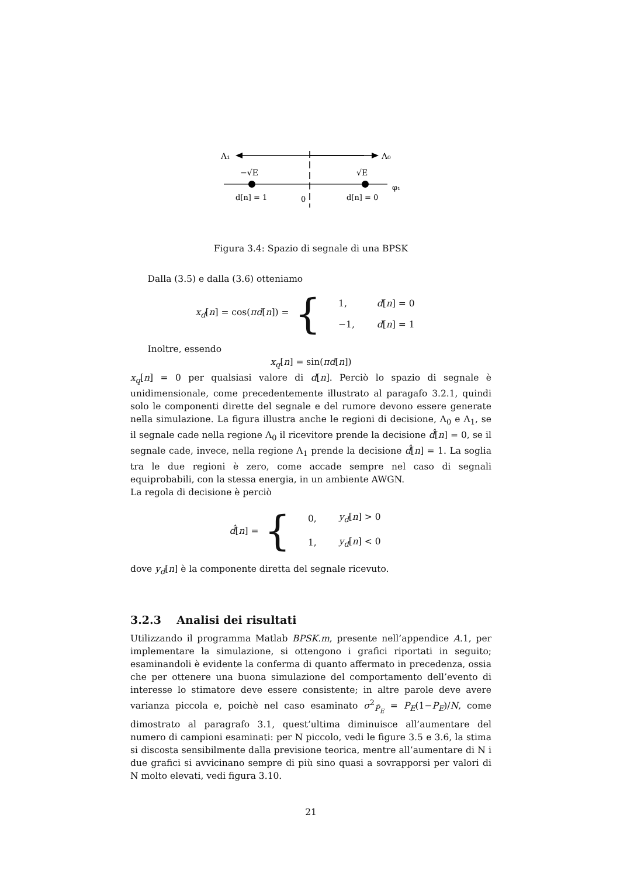Λ₁
Λ₀
−√E
√E
d[n] = 1
0
d[n] = 0
φ₁
Figura 3.4: Spazio di segnale di una BPSK
Dalla (3.5) e dalla (3.6) otteniamo
x<sub>d</sub>[n] = cos(πd[n]) = {
| 1, | d [ n ] = 0 |
| −1, | d [ n ] = 1 |
Inoltre, essendo
x<sub>q</sub>[n] = sin(πd[n])
x<sub>q</sub>[n] = 0 per qualsiasi valore di d[n]. Perciò lo spazio di segnale è unidimensionale, come precedentemente illustrato al paragafo 3.2.1, quindi solo le componenti dirette del segnale e del rumore devono essere generate nella simulazione. La figura illustra anche le regioni di decisione, Λ<sub>0</sub> e Λ<sub>1</sub>, se il segnale cade nella regione Λ<sub>0</sub> il ricevitore prende la decisione d̂[n] = 0, se il segnale cade, invece, nella regione Λ<sub>1</sub> prende la decisione d̂[n] = 1. La soglia tra le due regioni è zero, come accade sempre nel caso di segnali equiprobabili, con la stessa energia, in un ambiente AWGN.
La regola di decisione è perciò
d̂[n] = {
| 0, | y<sub>d</sub> [ n ] > 0 |
| 1, | y<sub>d</sub> [ n ] < 0 |
dove y<sub>d</sub>[n] è la componente diretta del segnale ricevuto.
3.2.3 Analisi dei risultati
Utilizzando il programma Matlab BPSK.m, presente nell’appendice A.1, per implementare la simulazione, si ottengono i grafici riportati in seguito; esaminandoli è evidente la conferma di quanto affermato in precedenza, ossia che per ottenere una buona simulazione del comportamento dell’evento di interesse lo stimatore deve essere consistente; in altre parole deve avere varianza piccola e, poichè nel caso esaminato σ<sup>2</sup><sub>P̂<sub>E</sub></sub> = P<sub>E</sub>(1−P<sub>E</sub>)/N, come dimostrato al paragrafo 3.1, quest’ultima diminuisce all’aumentare del numero di campioni esaminati: per N piccolo, vedi le figure 3.5 e 3.6, la stima si discosta sensibilmente dalla previsione teorica, mentre all’aumentare di N i due grafici si avvicinano sempre di più sino quasi a sovrapporsi per valori di N molto elevati, vedi figura 3.10.
21